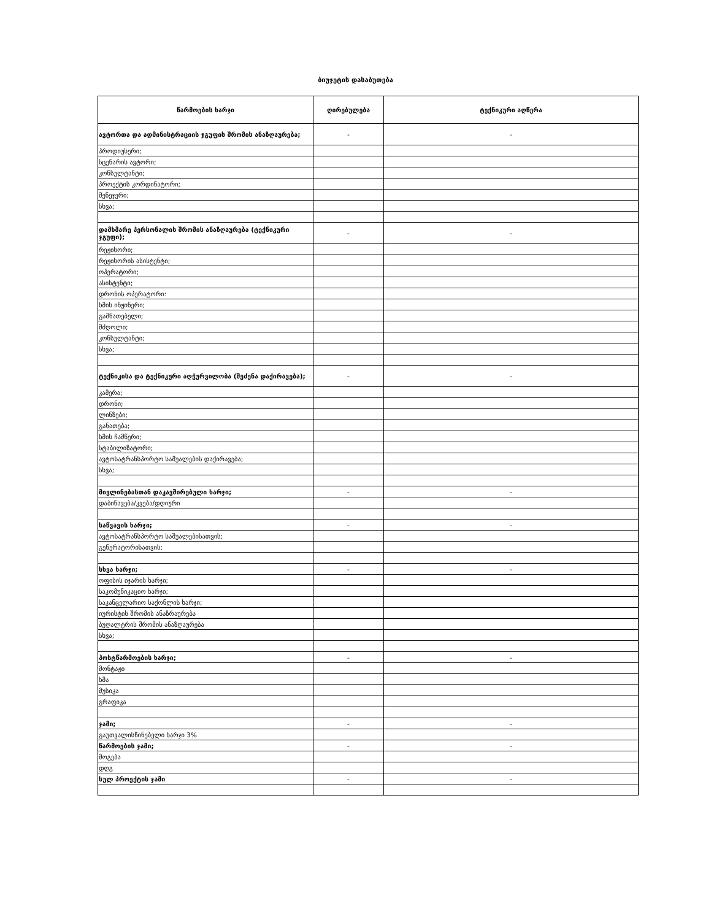ბიუჯეტის დასაბუთება
| წარმოების ხარჯი | ღირებულება | ტექნიკური აღწერა |
| --- | --- | --- |
| ავტორთა და ადმინისტრაციის ჯგუფის შრომის ანაზღაურება; | - | - |
| პროდიუსერი; | | |
| სცენარის ავტორი; | | |
| კონსულტანტი; | | |
| პროექტის კორდინატორი; | | |
| მენეჯერი; | | |
| სხვა; | | |
| დამხმარე პერსონალის შრომის ანაზღაურება (ტექნიკური ჯგუფი); | - | - |
| რეჟისორი; | | |
| რეჟისორის ასისტენტი; | | |
| ოპერატორი; | | |
| ასისტენტი; | | |
| დრონის ოპერატორი: | | |
| ხმის ინჟინერი; | | |
| გამნათებელი; | | |
| მძღოლი; | | |
| კონსულტანტი; | | |
| სხვა; | | |
| ტექნიკისა და ტექნიკური აღჭურვილობა (შეძენა დაქირავება); | - | - |
| კამერა; | | |
| დრონი; | | |
| ლინზები; | | |
| განათება; | | |
| ხმის ჩამწერი; | | |
| სტაბილიზატორი; | | |
| ავტოსატრანსპორტო საშუალების დაქირავება; | | |
| სხვა; | | |
| მივლინებასთან დაკავშირებული ხარჯი; | - | - |
| დაბინავება/კვება/დღიური | | |
| საწვავის ხარჯი; | - | - |
| ავტოსატრანსპორტო საშუალებისათვის; | | |
| გენერატორისათვის; | | |
| სხვა ხარჯი; | - | - |
| ოფისის იჯარის ხარჯი; | | |
| საკომუნიკაციო ხარჯი; | | |
| საკანცელარიო საქონლის ხარჯი; | | |
| იურისტის შრომის ანაზრაურება | | |
| ბუღალტრის შრომის ანაზღაურება | | |
| სხვა; | | |
| პოსტწარმოების ხარჯი; | - | - |
| მონტაჟი | | |
| ხმა | | |
| მუსიკა | | |
| გრაფიკა | | |
| ჯამი; | - | - |
| გაუთვალისწინებელი ხარჯი 3% | | |
| წარმოების ჯამი; | - | - |
| მოგება | | |
| დღგ | | |
| სულ პროექტის ჯამი | - | - |